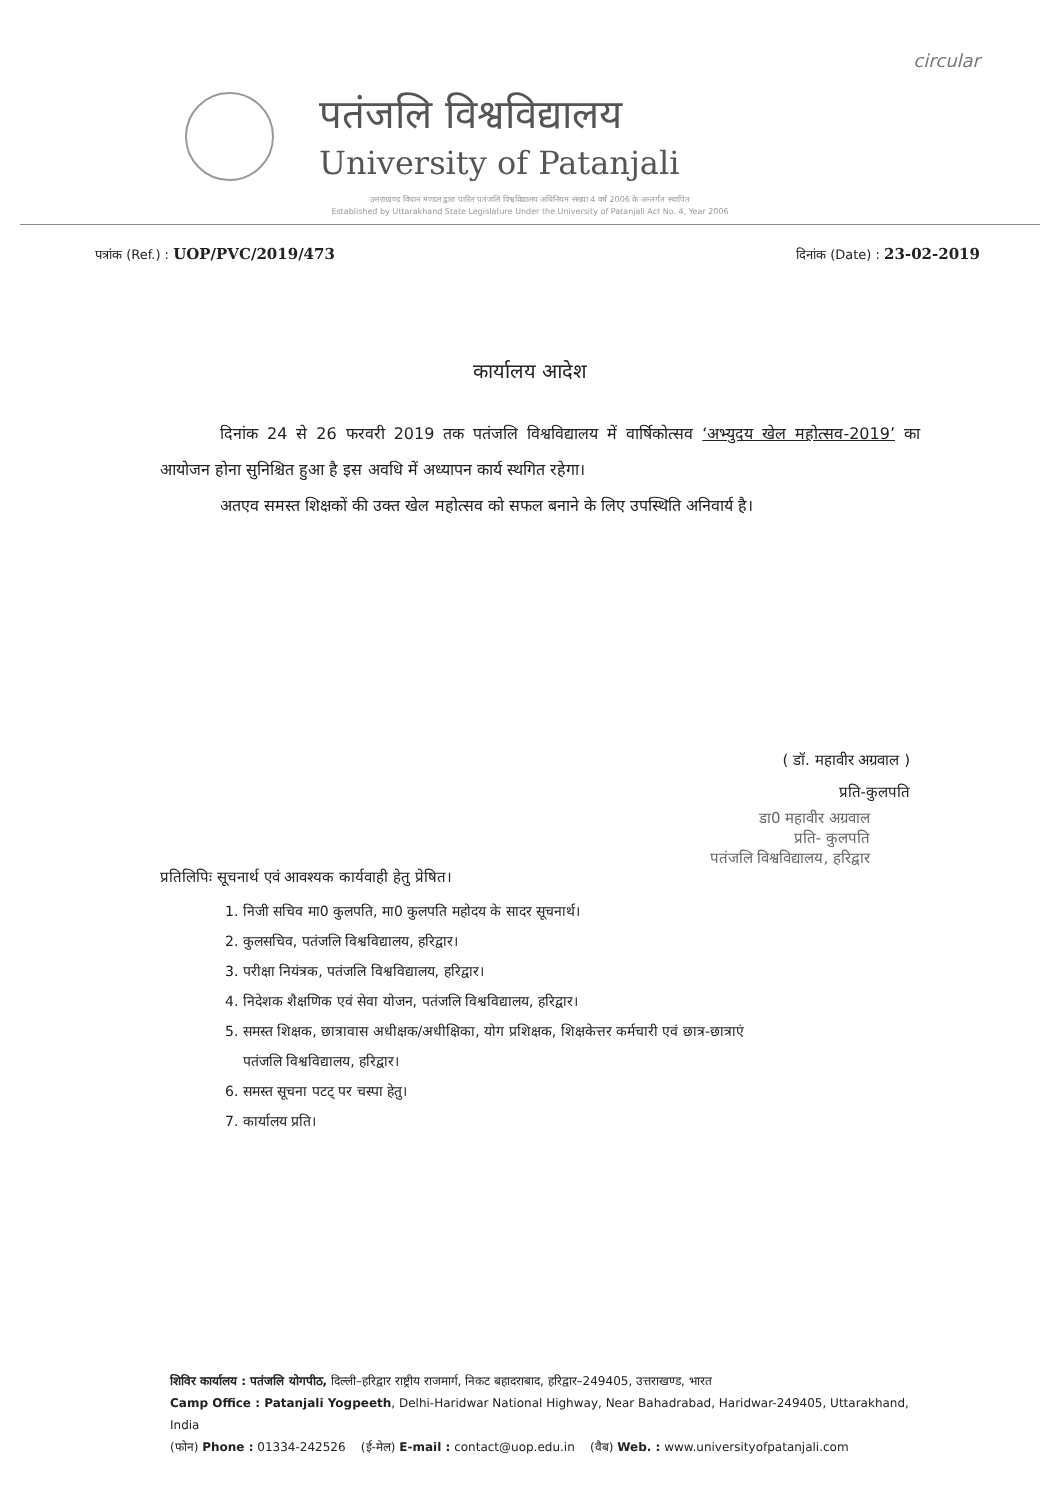circular
पतंजलि विश्वविद्यालय
University of Patanjali
उत्तराखण्ड विधान मण्डल द्वारा पारित पतंजलि विश्वविद्यालय अधिनियम संख्या 4 वर्ष 2006 के अन्तर्गत स्थापित
Established by Uttarakhand State Legislature Under the University of Patanjali Act No. 4, Year 2006
पत्रांक (Ref.) : UOP/PVC/2019/473 दिनांक (Date) : 23-02-2019
कार्यालय आदेश
दिनांक 24 से 26 फरवरी 2019 तक पतंजलि विश्वविद्यालय में वार्षिकोत्सव ‘अभ्युदय खेल महोत्सव-2019’ का आयोजन होना सुनिश्चित हुआ है इस अवधि में अध्यापन कार्य स्थगित रहेगा।
अतएव समस्त शिक्षकों की उक्त खेल महोत्सव को सफल बनाने के लिए उपस्थिति अनिवार्य है।
( डॉ. महावीर अग्रवाल )
प्रति-कुलपति
डा0 महावीर अग्रवाल
प्रति- कुलपति
पतंजलि विश्वविद्यालय, हरिद्वार
प्रतिलिपिः सूचनार्थ एवं आवश्यक कार्यवाही हेतु प्रेषित।
1. निजी सचिव मा0 कुलपति, मा0 कुलपति महोदय के सादर सूचनार्थ।
2. कुलसचिव, पतंजलि विश्वविद्यालय, हरिद्वार।
3. परीक्षा नियंत्रक, पतंजलि विश्वविद्यालय, हरिद्वार।
4. निदेशक शैक्षणिक एवं सेवा योजन, पतंजलि विश्वविद्यालय, हरिद्वार।
5. समस्त शिक्षक, छात्रावास अधीक्षक/अधीक्षिका, योग प्रशिक्षक, शिक्षकेत्तर कर्मचारी एवं छात्र-छात्राएं
पतंजलि विश्वविद्यालय, हरिद्वार।
6. समस्त सूचना पटट् पर चस्पा हेतु।
7. कार्यालय प्रति।
शिविर कार्यालय : पतंजलि योगपीठ, दिल्ली–हरिद्वार राष्ट्रीय राजमार्ग, निकट बहादराबाद, हरिद्वार–249405, उत्तराखण्ड, भारत
Camp Office : Patanjali Yogpeeth, Delhi-Haridwar National Highway, Near Bahadrabad, Haridwar-249405, Uttarakhand, India
(फोन) Phone : 01334-242526 (ई-मेल) E-mail : contact@uop.edu.in (वैब) Web. : www.universityofpatanjali.com